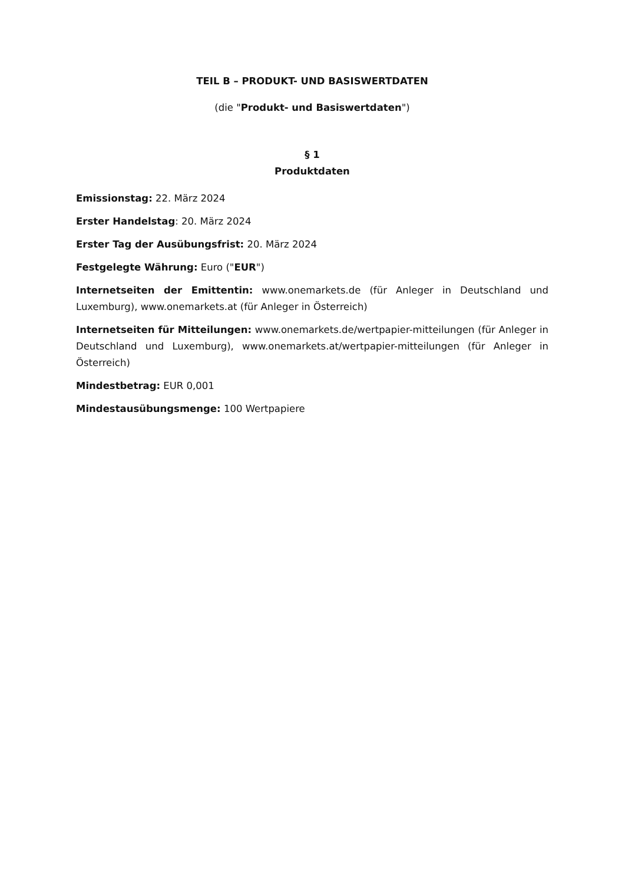TEIL B – PRODUKT- UND BASISWERTDATEN
(die "Produkt- und Basiswertdaten")
§ 1
Produktdaten
Emissionstag: 22. März 2024
Erster Handelstag: 20. März 2024
Erster Tag der Ausübungsfrist: 20. März 2024
Festgelegte Währung: Euro ("EUR")
Internetseiten der Emittentin: www.onemarkets.de (für Anleger in Deutschland und Luxemburg), www.onemarkets.at (für Anleger in Österreich)
Internetseiten für Mitteilungen: www.onemarkets.de/wertpapier-mitteilungen (für Anleger in Deutschland und Luxemburg), www.onemarkets.at/wertpapier-mitteilungen (für Anleger in Österreich)
Mindestbetrag: EUR 0,001
Mindestausübungsmenge: 100 Wertpapiere